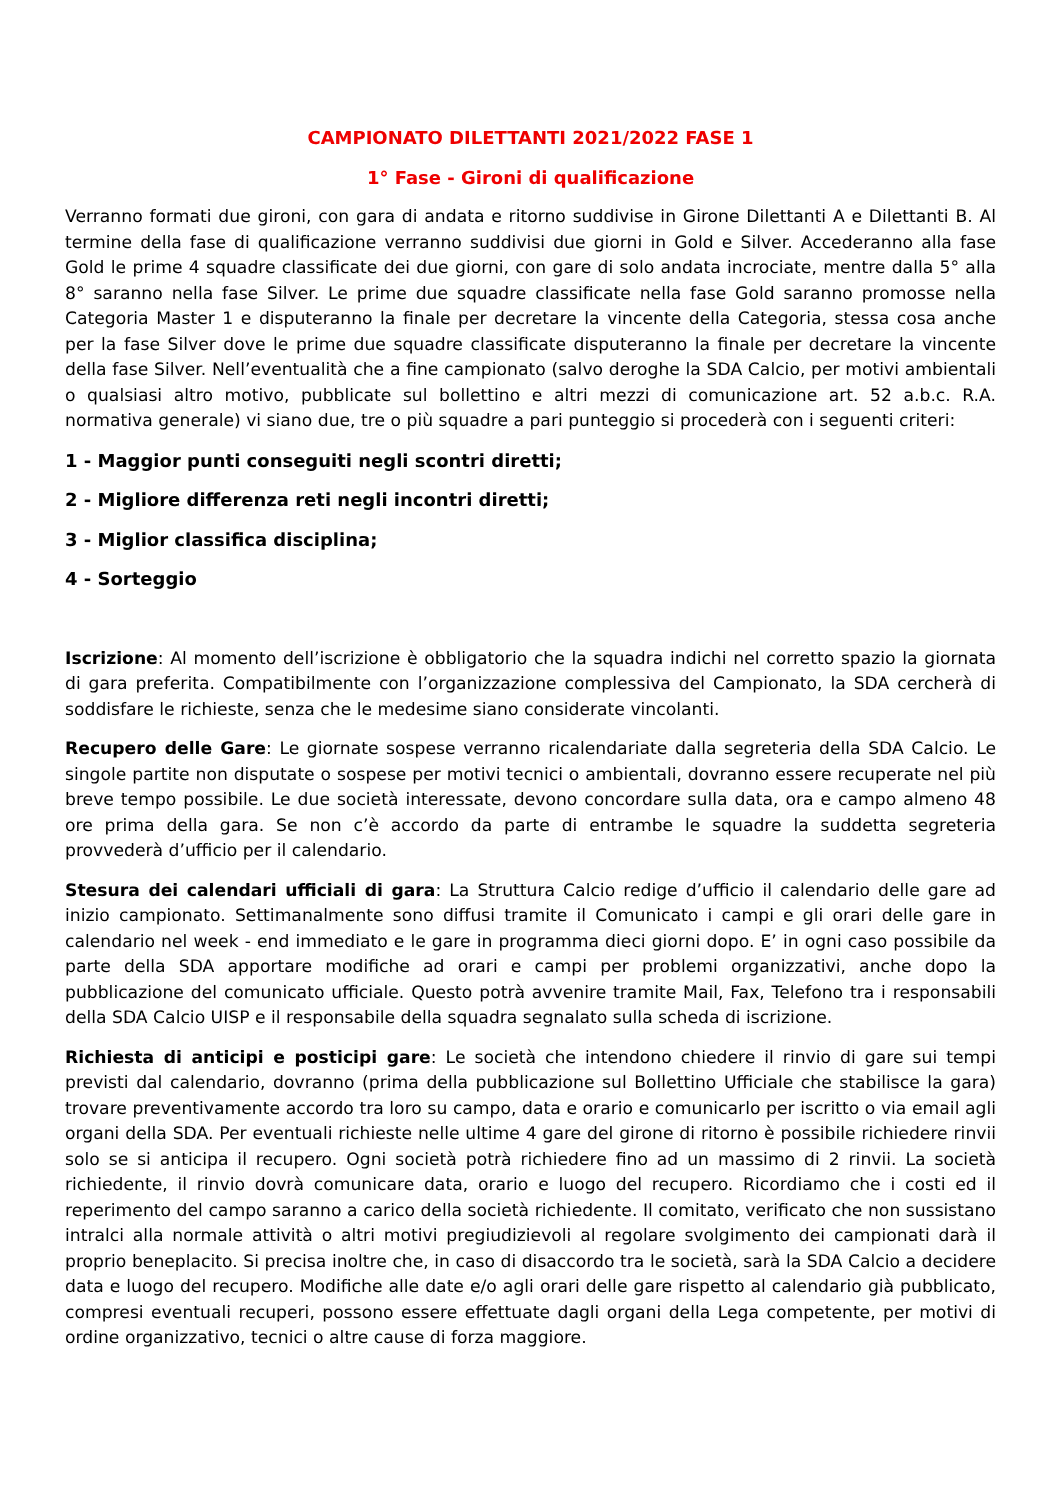CAMPIONATO DILETTANTI 2021/2022 FASE 1
1° Fase - Gironi di qualificazione
Verranno formati due gironi, con gara di andata e ritorno suddivise in Girone Dilettanti A e Dilettanti B. Al termine della fase di qualificazione verranno suddivisi due giorni in Gold e Silver. Accederanno alla fase Gold le prime 4 squadre classificate dei due giorni, con gare di solo andata incrociate, mentre dalla 5° alla 8° saranno nella fase Silver. Le prime due squadre classificate nella fase Gold saranno promosse nella Categoria Master 1 e disputeranno la finale per decretare la vincente della Categoria, stessa cosa anche per la fase Silver dove le prime due squadre classificate disputeranno la finale per decretare la vincente della fase Silver. Nell’eventualità che a fine campionato (salvo deroghe la SDA Calcio, per motivi ambientali o qualsiasi altro motivo, pubblicate sul bollettino e altri mezzi di comunicazione art. 52 a.b.c. R.A. normativa generale) vi siano due, tre o più squadre a pari punteggio si procederà con i seguenti criteri:
1 - Maggior punti conseguiti negli scontri diretti;
2 - Migliore differenza reti negli incontri diretti;
3 - Miglior classifica disciplina;
4 - Sorteggio
Iscrizione: Al momento dell’iscrizione è obbligatorio che la squadra indichi nel corretto spazio la giornata di gara preferita. Compatibilmente con l’organizzazione complessiva del Campionato, la SDA cercherà di soddisfare le richieste, senza che le medesime siano considerate vincolanti.
Recupero delle Gare: Le giornate sospese verranno ricalendariate dalla segreteria della SDA Calcio. Le singole partite non disputate o sospese per motivi tecnici o ambientali, dovranno essere recuperate nel più breve tempo possibile. Le due società interessate, devono concordare sulla data, ora e campo almeno 48 ore prima della gara. Se non c’è accordo da parte di entrambe le squadre la suddetta segreteria provvederà d’ufficio per il calendario.
Stesura dei calendari ufficiali di gara: La Struttura Calcio redige d’ufficio il calendario delle gare ad inizio campionato. Settimanalmente sono diffusi tramite il Comunicato i campi e gli orari delle gare in calendario nel week - end immediato e le gare in programma dieci giorni dopo. E’ in ogni caso possibile da parte della SDA apportare modifiche ad orari e campi per problemi organizzativi, anche dopo la pubblicazione del comunicato ufficiale. Questo potrà avvenire tramite Mail, Fax, Telefono tra i responsabili della SDA Calcio UISP e il responsabile della squadra segnalato sulla scheda di iscrizione.
Richiesta di anticipi e posticipi gare: Le società che intendono chiedere il rinvio di gare sui tempi previsti dal calendario, dovranno (prima della pubblicazione sul Bollettino Ufficiale che stabilisce la gara) trovare preventivamente accordo tra loro su campo, data e orario e comunicarlo per iscritto o via email agli organi della SDA. Per eventuali richieste nelle ultime 4 gare del girone di ritorno è possibile richiedere rinvii solo se si anticipa il recupero. Ogni società potrà richiedere fino ad un massimo di 2 rinvii. La società richiedente, il rinvio dovrà comunicare data, orario e luogo del recupero. Ricordiamo che i costi ed il reperimento del campo saranno a carico della società richiedente. Il comitato, verificato che non sussistano intralci alla normale attività o altri motivi pregiudizievoli al regolare svolgimento dei campionati darà il proprio beneplacito. Si precisa inoltre che, in caso di disaccordo tra le società, sarà la SDA Calcio a decidere data e luogo del recupero. Modifiche alle date e/o agli orari delle gare rispetto al calendario già pubblicato, compresi eventuali recuperi, possono essere effettuate dagli organi della Lega competente, per motivi di ordine organizzativo, tecnici o altre cause di forza maggiore.